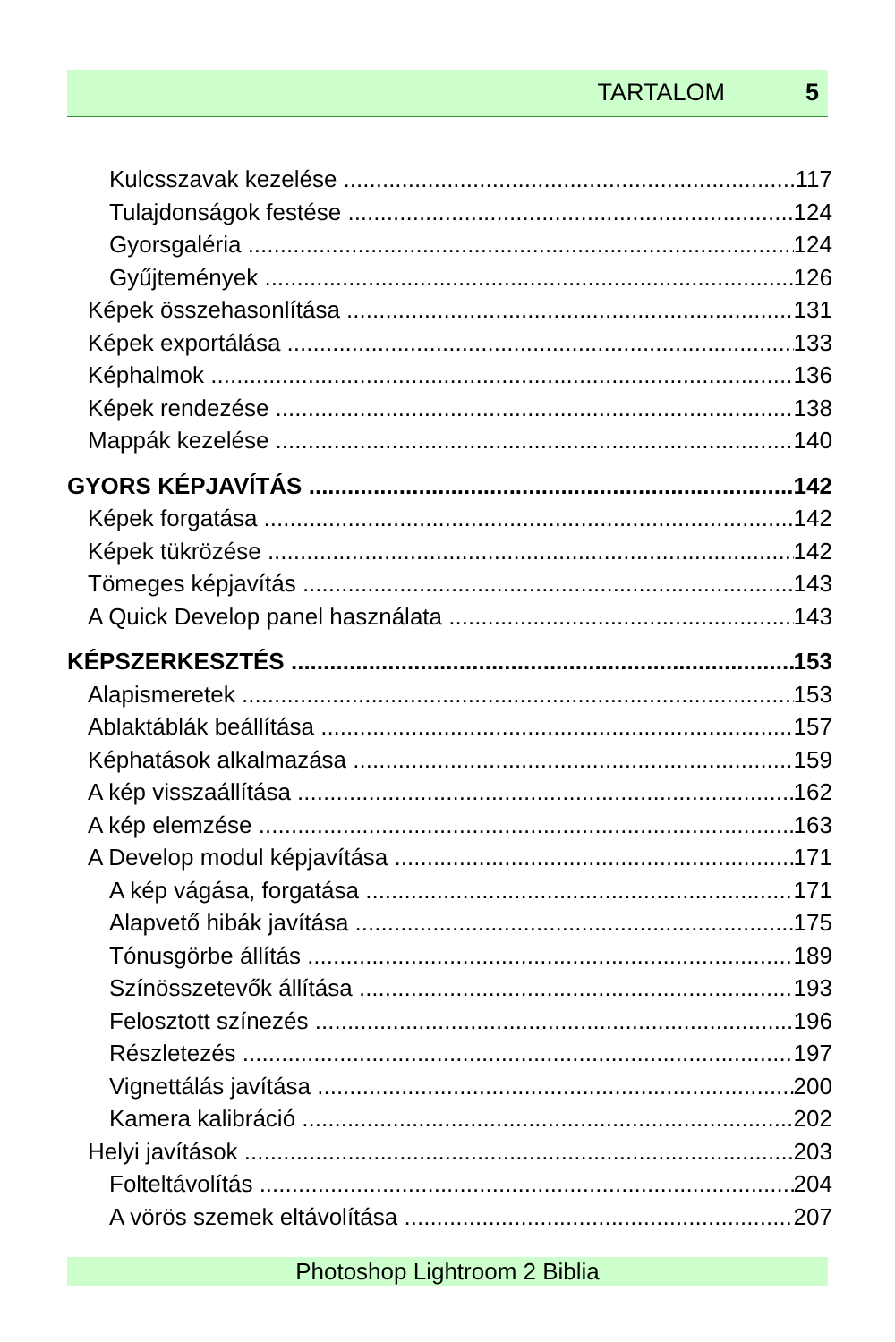TARTALOM 5
Kulcsszavak kezelése 117
Tulajdonságok festése 124
Gyorsgaléria 124
Gyűjtemények 126
Képek összehasonlítása 131
Képek exportálása 133
Képhalmok 136
Képek rendezése 138
Mappák kezelése 140
GYORS KÉPJAVÍTÁS 142
Képek forgatása 142
Képek tükrözése 142
Tömeges képjavítás 143
A Quick Develop panel használata 143
KÉPSZERKESZTÉS 153
Alapismeretek 153
Ablaktáblák beállítása 157
Képhatások alkalmazása 159
A kép visszaállítása 162
A kép elemzése 163
A Develop modul képjavítása 171
A kép vágása, forgatása 171
Alapvető hibák javítása 175
Tónusgörbe állítás 189
Színösszetevők állítása 193
Felosztott színezés 196
Részletezés 197
Vignettálás javítása 200
Kamera kalibráció 202
Helyi javítások 203
Folteltávolítás 204
A vörös szemek eltávolítása 207
Photoshop Lightroom 2 Biblia